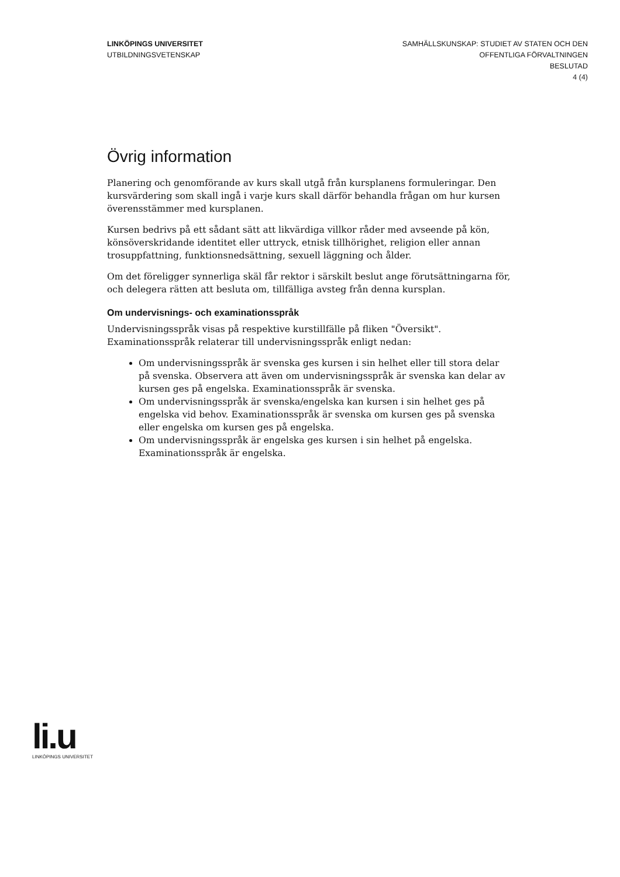LINKÖPINGS UNIVERSITET
UTBILDNINGSVETENSKAP
SAMHÄLLSKUNSKAP: STUDIET AV STATEN OCH DEN
OFFENTLIGA FÖRVALTNINGEN
BESLUTAD
4 (4)
Övrig information
Planering och genomförande av kurs skall utgå från kursplanens formuleringar. Den kursvärdering som skall ingå i varje kurs skall därför behandla frågan om hur kursen överensstämmer med kursplanen.
Kursen bedrivs på ett sådant sätt att likvärdiga villkor råder med avseende på kön, könsöverskridande identitet eller uttryck, etnisk tillhörighet, religion eller annan trosuppfattning, funktionsnedsättning, sexuell läggning och ålder.
Om det föreligger synnerliga skäl får rektor i särskilt beslut ange förutsättningarna för, och delegera rätten att besluta om, tillfälliga avsteg från denna kursplan.
Om undervisnings- och examinationsspråk
Undervisningsspråk visas på respektive kurstillfälle på fliken "Översikt". Examinationsspråk relaterar till undervisningsspråk enligt nedan:
Om undervisningsspråk är svenska ges kursen i sin helhet eller till stora delar på svenska. Observera att även om undervisningsspråk är svenska kan delar av kursen ges på engelska. Examinationsspråk är svenska.
Om undervisningsspråk är svenska/engelska kan kursen i sin helhet ges på engelska vid behov. Examinationsspråk är svenska om kursen ges på svenska eller engelska om kursen ges på engelska.
Om undervisningsspråk är engelska ges kursen i sin helhet på engelska. Examinationsspråk är engelska.
li.u
LINKÖPINGS UNIVERSITET